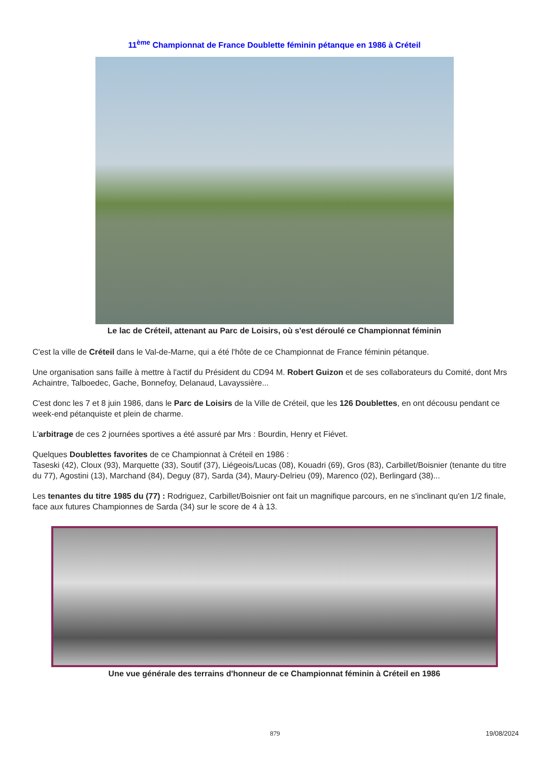11<sup>ème</sup> Championnat de France Doublette féminin pétanque en 1986 à Créteil
Le lac de Créteil, attenant au Parc de Loisirs, où s'est déroulé ce Championnat féminin
C'est la ville de Créteil dans le Val-de-Marne, qui a été l'hôte de ce Championnat de France féminin pétanque.
Une organisation sans faille à mettre à l'actif du Président du CD94 M. Robert Guizon et de ses collaborateurs du Comité, dont Mrs Achaintre, Talboedec, Gache, Bonnefoy, Delanaud, Lavayssière...
C'est donc les 7 et 8 juin 1986, dans le Parc de Loisirs de la Ville de Créteil, que les 126 Doublettes, en ont décousu pendant ce week-end pétanquiste et plein de charme.
L'arbitrage de ces 2 journées sportives a été assuré par Mrs : Bourdin, Henry et Fiévet.
Quelques Doublettes favorites de ce Championnat à Créteil en 1986 :
Taseski (42), Cloux (93), Marquette (33), Soutif (37), Liégeois/Lucas (08), Kouadri (69), Gros (83), Carbillet/Boisnier (tenante du titre du 77), Agostini (13), Marchand (84), Deguy (87), Sarda (34), Maury-Delrieu (09), Marenco (02), Berlingard (38)...
Les tenantes du titre 1985 du (77) : Rodriguez, Carbillet/Boisnier ont fait un magnifique parcours, en ne s'inclinant qu'en 1/2 finale, face aux futures Championnes de Sarda (34) sur le score de 4 à 13.
Une vue générale des terrains d'honneur de ce Championnat féminin à Créteil en 1986
879 19/08/2024